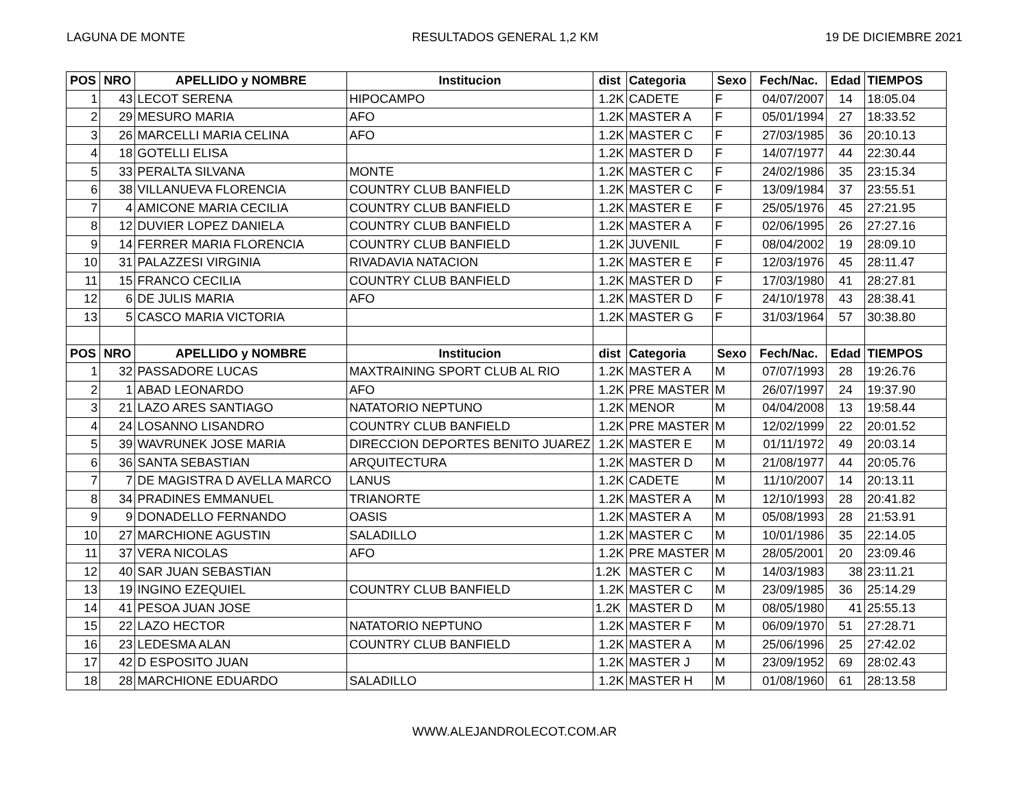LAGUNA DE MONTE RESULTADOS GENERAL 1,2 KM 19 DE DICIEMBRE 2021
| POS | NRO | APELLIDO y NOMBRE | Institucion | dist | Categoria | Sexo | Fech/Nac. | Edad | TIEMPOS |
| --- | --- | --- | --- | --- | --- | --- | --- | --- | --- |
| 1 | 43 | LECOT SERENA | HIPOCAMPO | 1.2K | CADETE | F | 04/07/2007 | 14 | 18:05.04 |
| 2 | 29 | MESURO MARIA | AFO | 1.2K | MASTER A | F | 05/01/1994 | 27 | 18:33.52 |
| 3 | 26 | MARCELLI MARIA CELINA | AFO | 1.2K | MASTER C | F | 27/03/1985 | 36 | 20:10.13 |
| 4 | 18 | GOTELLI ELISA | | 1.2K | MASTER D | F | 14/07/1977 | 44 | 22:30.44 |
| 5 | 33 | PERALTA SILVANA | MONTE | 1.2K | MASTER C | F | 24/02/1986 | 35 | 23:15.34 |
| 6 | 38 | VILLANUEVA FLORENCIA | COUNTRY CLUB BANFIELD | 1.2K | MASTER C | F | 13/09/1984 | 37 | 23:55.51 |
| 7 | 4 | AMICONE MARIA CECILIA | COUNTRY CLUB BANFIELD | 1.2K | MASTER E | F | 25/05/1976 | 45 | 27:21.95 |
| 8 | 12 | DUVIER LOPEZ DANIELA | COUNTRY CLUB BANFIELD | 1.2K | MASTER A | F | 02/06/1995 | 26 | 27:27.16 |
| 9 | 14 | FERRER MARIA FLORENCIA | COUNTRY CLUB BANFIELD | 1.2K | JUVENIL | F | 08/04/2002 | 19 | 28:09.10 |
| 10 | 31 | PALAZZESI VIRGINIA | RIVADAVIA NATACION | 1.2K | MASTER E | F | 12/03/1976 | 45 | 28:11.47 |
| 11 | 15 | FRANCO CECILIA | COUNTRY CLUB BANFIELD | 1.2K | MASTER D | F | 17/03/1980 | 41 | 28:27.81 |
| 12 | 6 | DE JULIS MARIA | AFO | 1.2K | MASTER D | F | 24/10/1978 | 43 | 28:38.41 |
| 13 | 5 | CASCO MARIA VICTORIA | | 1.2K | MASTER G | F | 31/03/1964 | 57 | 30:38.80 |
| POS | NRO | APELLIDO y NOMBRE | Institucion | dist | Categoria | Sexo | Fech/Nac. | Edad | TIEMPOS |
| 1 | 32 | PASSADORE LUCAS | MAXTRAINING SPORT CLUB AL RIO | 1.2K | MASTER A | M | 07/07/1993 | 28 | 19:26.76 |
| 2 | 1 | ABAD LEONARDO | AFO | 1.2K | PRE MASTER | M | 26/07/1997 | 24 | 19:37.90 |
| 3 | 21 | LAZO ARES SANTIAGO | NATATORIO NEPTUNO | 1.2K | MENOR | M | 04/04/2008 | 13 | 19:58.44 |
| 4 | 24 | LOSANNO LISANDRO | COUNTRY CLUB BANFIELD | 1.2K | PRE MASTER | M | 12/02/1999 | 22 | 20:01.52 |
| 5 | 39 | WAVRUNEK JOSE MARIA | DIRECCION DEPORTES BENITO JUAREZ | 1.2K | MASTER E | M | 01/11/1972 | 49 | 20:03.14 |
| 6 | 36 | SANTA SEBASTIAN | ARQUITECTURA | 1.2K | MASTER D | M | 21/08/1977 | 44 | 20:05.76 |
| 7 | 7 | DE MAGISTRA D AVELLA MARCO | LANUS | 1.2K | CADETE | M | 11/10/2007 | 14 | 20:13.11 |
| 8 | 34 | PRADINES EMMANUEL | TRIANORTE | 1.2K | MASTER A | M | 12/10/1993 | 28 | 20:41.82 |
| 9 | 9 | DONADELLO FERNANDO | OASIS | 1.2K | MASTER A | M | 05/08/1993 | 28 | 21:53.91 |
| 10 | 27 | MARCHIONE AGUSTIN | SALADILLO | 1.2K | MASTER C | M | 10/01/1986 | 35 | 22:14.05 |
| 11 | 37 | VERA NICOLAS | AFO | 1.2K | PRE MASTER | M | 28/05/2001 | 20 | 23:09.46 |
| 12 | 40 | SAR JUAN SEBASTIAN | | 1.2K | MASTER C | M | 14/03/1983 | 38 | 23:11.21 |
| 13 | 19 | INGINO EZEQUIEL | COUNTRY CLUB BANFIELD | 1.2K | MASTER C | M | 23/09/1985 | 36 | 25:14.29 |
| 14 | 41 | PESOA JUAN JOSE | | 1.2K | MASTER D | M | 08/05/1980 | 41 | 25:55.13 |
| 15 | 22 | LAZO HECTOR | NATATORIO NEPTUNO | 1.2K | MASTER F | M | 06/09/1970 | 51 | 27:28.71 |
| 16 | 23 | LEDESMA ALAN | COUNTRY CLUB BANFIELD | 1.2K | MASTER A | M | 25/06/1996 | 25 | 27:42.02 |
| 17 | 42 | D ESPOSITO JUAN | | 1.2K | MASTER J | M | 23/09/1952 | 69 | 28:02.43 |
| 18 | 28 | MARCHIONE EDUARDO | SALADILLO | 1.2K | MASTER H | M | 01/08/1960 | 61 | 28:13.58 |
WWW.ALEJANDROLECOT.COM.AR